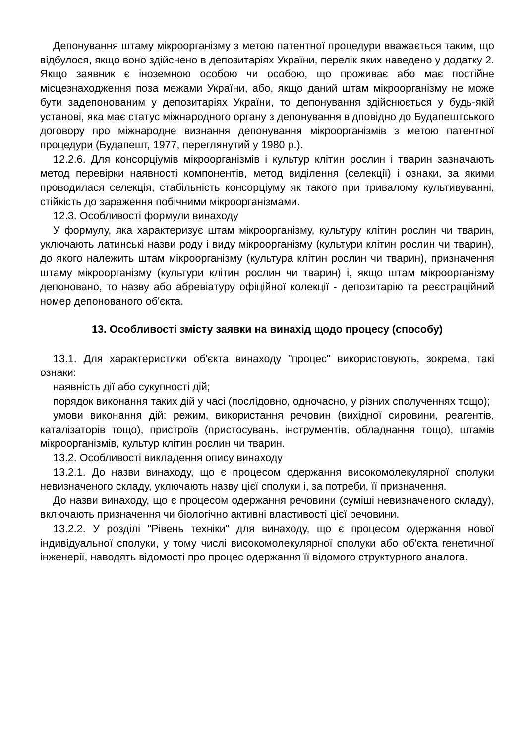Депонування штаму мікроорганізму з метою патентної процедури вважається таким, що відбулося, якщо воно здійснено в депозитаріях України, перелік яких наведено у додатку 2. Якщо заявник є іноземною особою чи особою, що проживає або має постійне місцезнаходження поза межами України, або, якщо даний штам мікроорганізму не може бути задепонованим у депозитаріях України, то депонування здійснюється у будь-якій установі, яка має статус міжнародного органу з депонування відповідно до Будапештського договору про міжнародне визнання депонування мікроорганізмів з метою патентної процедури (Будапешт, 1977, переглянутий у 1980 р.).
12.2.6. Для консорціумів мікроорганізмів і культур клітин рослин і тварин зазначають метод перевірки наявності компонентів, метод виділення (селекції) і ознаки, за якими проводилася селекція, стабільність консорціуму як такого при тривалому культивуванні, стійкість до зараження побічними мікроорганізмами.
12.3. Особливості формули винаходу
У формулу, яка характеризує штам мікроорганізму, культуру клітин рослин чи тварин, уключають латинські назви роду і виду мікроорганізму (культури клітин рослин чи тварин), до якого належить штам мікроорганізму (культура клітин рослин чи тварин), призначення штаму мікроорганізму (культури клітин рослин чи тварин) і, якщо штам мікроорганізму депоновано, то назву або абревіатуру офіційної колекції - депозитарію та реєстраційний номер депонованого об'єкта.
13. Особливості змісту заявки на винахід щодо процесу (способу)
13.1. Для характеристики об'єкта винаходу "процес" використовують, зокрема, такі ознаки:
наявність дії або сукупності дій;
порядок виконання таких дій у часі (послідовно, одночасно, у різних сполученнях тощо);
умови виконання дій: режим, використання речовин (вихідної сировини, реагентів, каталізаторів тощо), пристроїв (пристосувань, інструментів, обладнання тощо), штамів мікроорганізмів, культур клітин рослин чи тварин.
13.2. Особливості викладення опису винаходу
13.2.1. До назви винаходу, що є процесом одержання високомолекулярної сполуки невизначеного складу, уключають назву цієї сполуки і, за потреби, її призначення.
До назви винаходу, що є процесом одержання речовини (суміші невизначеного складу), включають призначення чи біологічно активні властивості цієї речовини.
13.2.2. У розділі "Рівень техніки" для винаходу, що є процесом одержання нової індивідуальної сполуки, у тому числі високомолекулярної сполуки або об'єкта генетичної інженерії, наводять відомості про процес одержання її відомого структурного аналога.